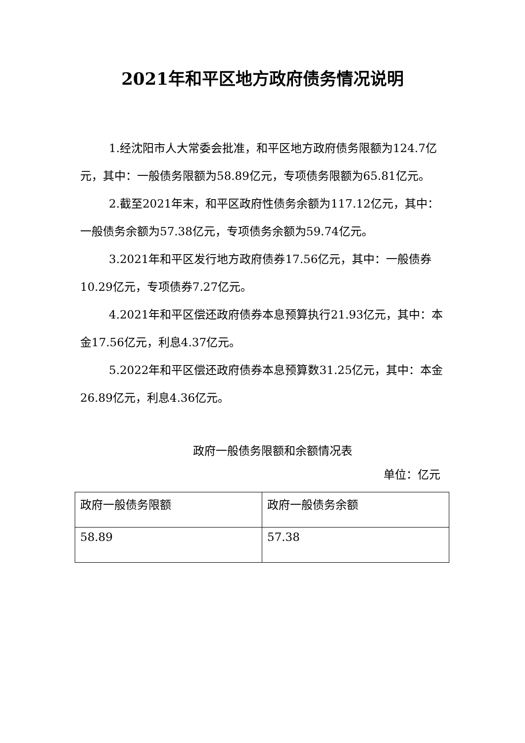2021年和平区地方政府债务情况说明
1.经沈阳市人大常委会批准，和平区地方政府债务限额为124.7亿元，其中：一般债务限额为58.89亿元，专项债务限额为65.81亿元。
2.截至2021年末，和平区政府性债务余额为117.12亿元，其中：一般债务余额为57.38亿元，专项债务余额为59.74亿元。
3.2021年和平区发行地方政府债券17.56亿元，其中：一般债券10.29亿元，专项债券7.27亿元。
4.2021年和平区偿还政府债券本息预算执行21.93亿元，其中：本金17.56亿元，利息4.37亿元。
5.2022年和平区偿还政府债券本息预算数31.25亿元，其中：本金26.89亿元，利息4.36亿元。
政府一般债务限额和余额情况表
单位：亿元
| 政府一般债务限额 | 政府一般债务余额 |
| --- | --- |
| 58.89 | 57.38 |